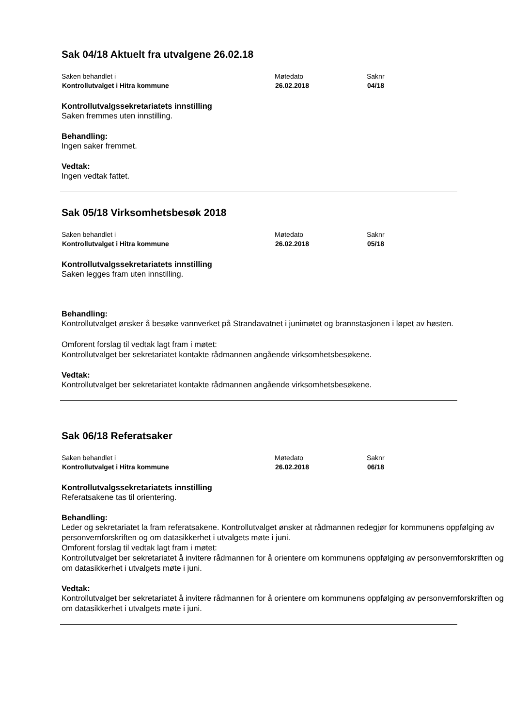Sak 04/18 Aktuelt fra utvalgene 26.02.18
| Saken behandlet i | Møtedato | Saknr |
| Kontrollutvalget i Hitra kommune | 26.02.2018 | 04/18 |
Kontrollutvalgssekretariatets innstilling
Saken fremmes uten innstilling.
Behandling:
Ingen saker fremmet.
Vedtak:
Ingen vedtak fattet.
Sak 05/18 Virksomhetsbesøk 2018
| Saken behandlet i | Møtedato | Saknr |
| Kontrollutvalget i Hitra kommune | 26.02.2018 | 05/18 |
Kontrollutvalgssekretariatets innstilling
Saken legges fram uten innstilling.
Behandling:
Kontrollutvalget ønsker å besøke vannverket på Strandavatnet i junimøtet og brannstasjonen i løpet av høsten.
Omforent forslag til vedtak lagt fram i møtet:
Kontrollutvalget ber sekretariatet kontakte rådmannen angående virksomhetsbesøkene.
Vedtak:
Kontrollutvalget ber sekretariatet kontakte rådmannen angående virksomhetsbesøkene.
Sak 06/18 Referatsaker
| Saken behandlet i | Møtedato | Saknr |
| Kontrollutvalget i Hitra kommune | 26.02.2018 | 06/18 |
Kontrollutvalgssekretariatets innstilling
Referatsakene tas til orientering.
Behandling:
Leder og sekretariatet la fram referatsakene. Kontrollutvalget ønsker at rådmannen redegjør for kommunens oppfølging av personvernforskriften og om datasikkerhet i utvalgets møte i juni.
Omforent forslag til vedtak lagt fram i møtet:
Kontrollutvalget ber sekretariatet å invitere rådmannen for å orientere om kommunens oppfølging av personvernforskriften og om datasikkerhet i utvalgets møte i juni.
Vedtak:
Kontrollutvalget ber sekretariatet å invitere rådmannen for å orientere om kommunens oppfølging av personvernforskriften og om datasikkerhet i utvalgets møte i juni.